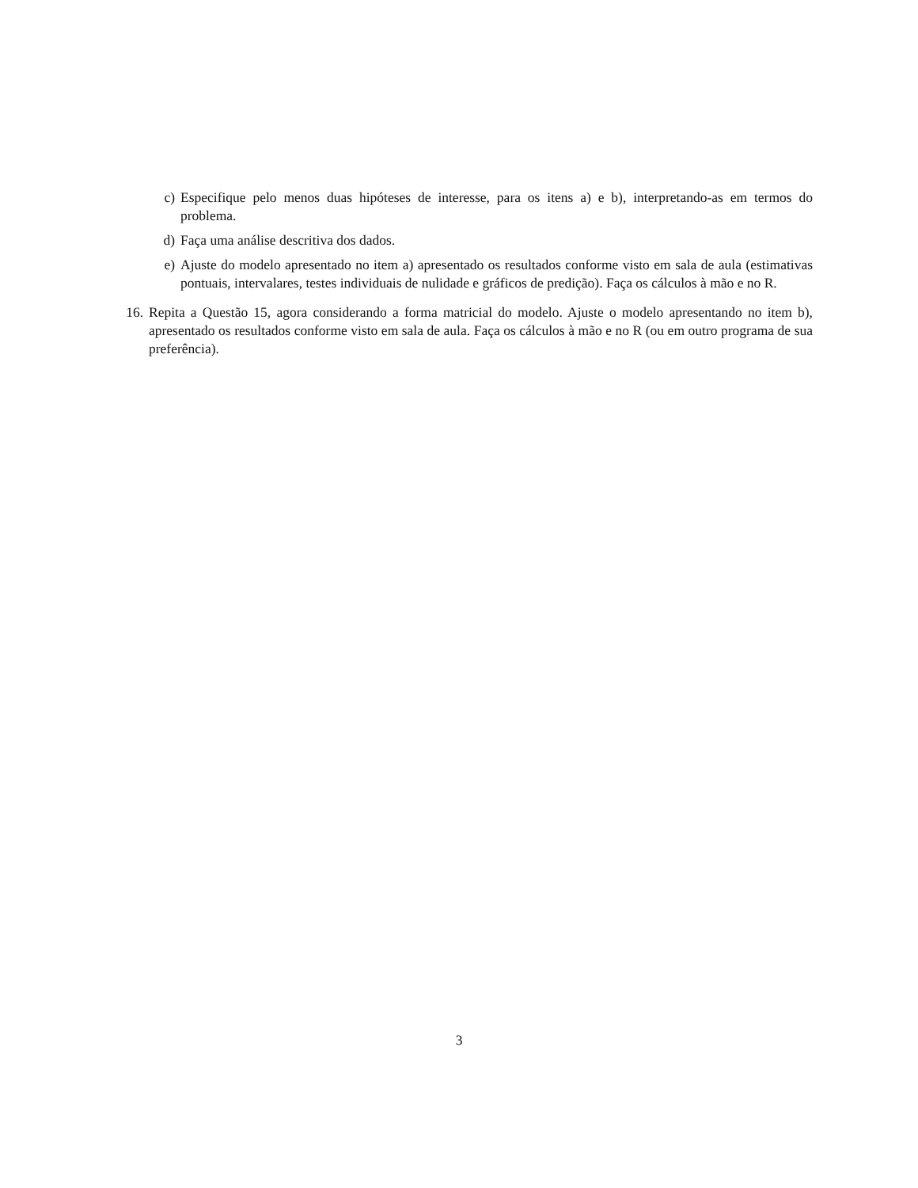c) Especifique pelo menos duas hipóteses de interesse, para os itens a) e b), interpretando-as em termos do problema.
d) Faça uma análise descritiva dos dados.
e) Ajuste do modelo apresentado no item a) apresentado os resultados conforme visto em sala de aula (estimativas pontuais, intervalares, testes individuais de nulidade e gráficos de predição). Faça os cálculos à mão e no R.
16. Repita a Questão 15, agora considerando a forma matricial do modelo. Ajuste o modelo apresentando no item b), apresentado os resultados conforme visto em sala de aula. Faça os cálculos à mão e no R (ou em outro programa de sua preferência).
3